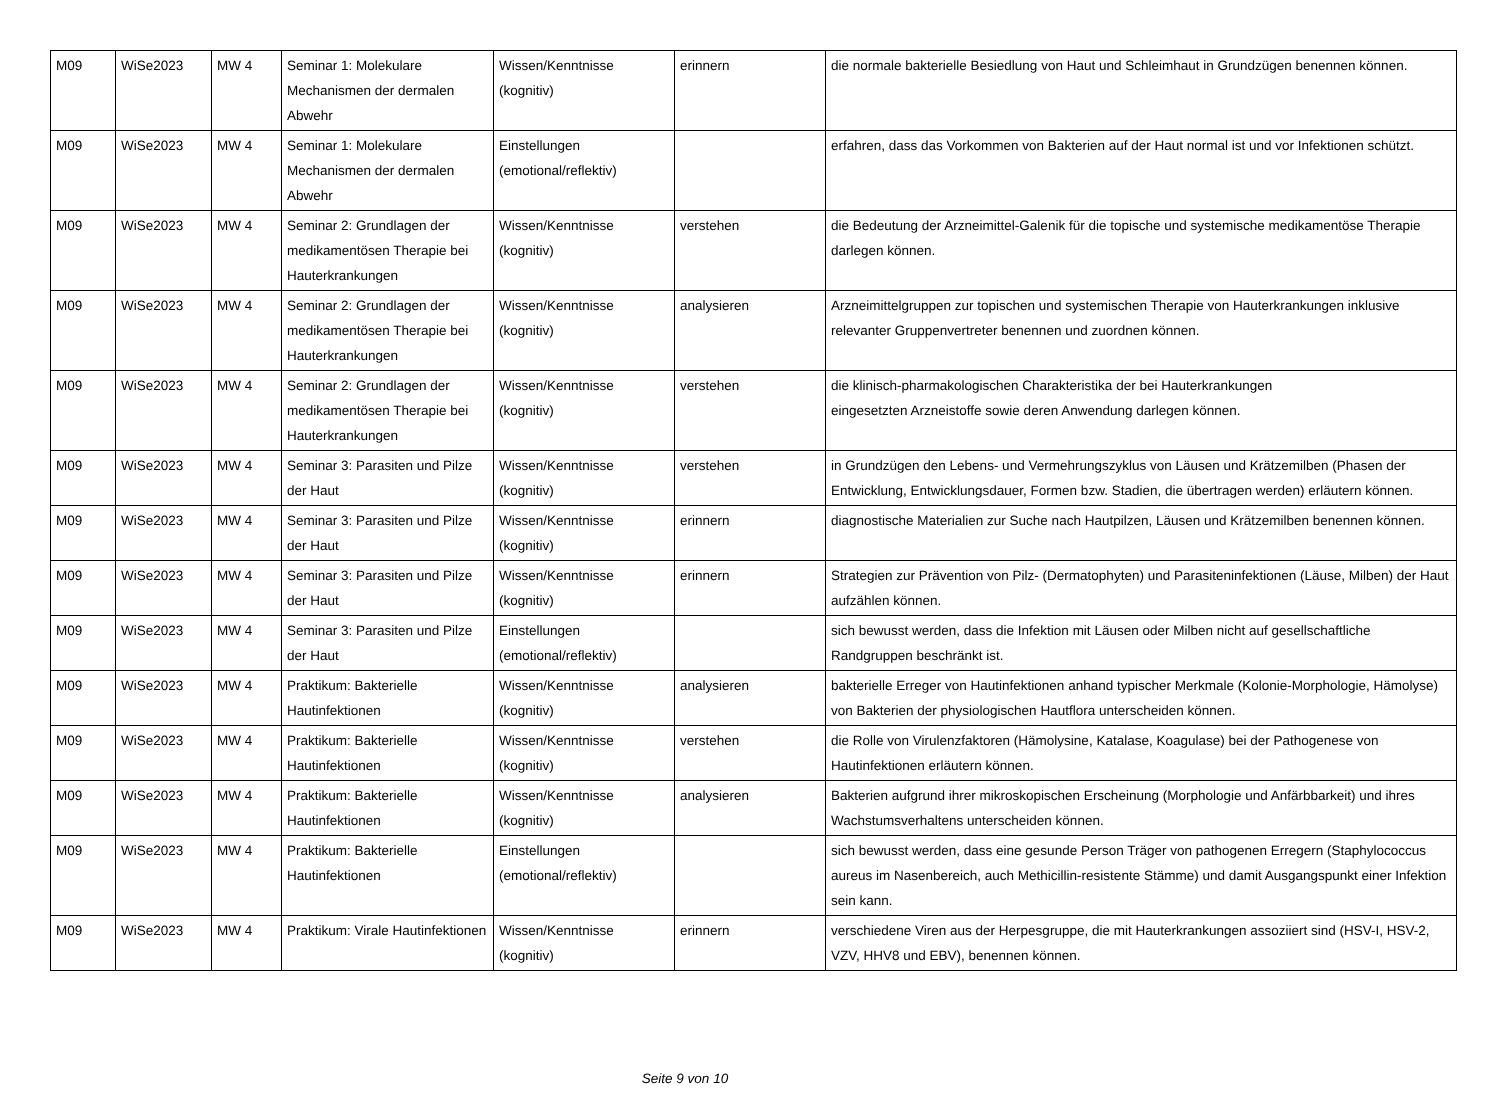| M09 | WiSe2023 | MW 4 | Seminar 1: Molekulare Mechanismen der dermalen Abwehr | Wissen/Kenntnisse (kognitiv) | erinnern | die normale bakterielle Besiedlung von Haut und Schleimhaut in Grundzügen benennen können. |
| M09 | WiSe2023 | MW 4 | Seminar 1: Molekulare Mechanismen der dermalen Abwehr | Einstellungen (emotional/reflektiv) | | erfahren, dass das Vorkommen von Bakterien auf der Haut normal ist und vor Infektionen schützt. |
| M09 | WiSe2023 | MW 4 | Seminar 2: Grundlagen der medikamentösen Therapie bei Hauterkrankungen | Wissen/Kenntnisse (kognitiv) | verstehen | die Bedeutung der Arzneimittel-Galenik für die topische und systemische medikamentöse Therapie darlegen können. |
| M09 | WiSe2023 | MW 4 | Seminar 2: Grundlagen der medikamentösen Therapie bei Hauterkrankungen | Wissen/Kenntnisse (kognitiv) | analysieren | Arzneimittelgruppen zur topischen und systemischen Therapie von Hauterkrankungen inklusive relevanter Gruppenvertreter benennen und zuordnen können. |
| M09 | WiSe2023 | MW 4 | Seminar 2: Grundlagen der medikamentösen Therapie bei Hauterkrankungen | Wissen/Kenntnisse (kognitiv) | verstehen | die klinisch-pharmakologischen Charakteristika der bei Hauterkrankungen eingesetzten Arzneistoffe sowie deren Anwendung darlegen können. |
| M09 | WiSe2023 | MW 4 | Seminar 3: Parasiten und Pilze der Haut | Wissen/Kenntnisse (kognitiv) | verstehen | in Grundzügen den Lebens- und Vermehrungszyklus von Läusen und Krätzemilben (Phasen der Entwicklung, Entwicklungsdauer, Formen bzw. Stadien, die übertragen werden) erläutern können. |
| M09 | WiSe2023 | MW 4 | Seminar 3: Parasiten und Pilze der Haut | Wissen/Kenntnisse (kognitiv) | erinnern | diagnostische Materialien zur Suche nach Hautpilzen, Läusen und Krätzemilben benennen können. |
| M09 | WiSe2023 | MW 4 | Seminar 3: Parasiten und Pilze der Haut | Wissen/Kenntnisse (kognitiv) | erinnern | Strategien zur Prävention von Pilz- (Dermatophyten) und Parasiteninfektionen (Läuse, Milben) der Haut aufzählen können. |
| M09 | WiSe2023 | MW 4 | Seminar 3: Parasiten und Pilze der Haut | Einstellungen (emotional/reflektiv) | | sich bewusst werden, dass die Infektion mit Läusen oder Milben nicht auf gesellschaftliche Randgruppen beschränkt ist. |
| M09 | WiSe2023 | MW 4 | Praktikum: Bakterielle Hautinfektionen | Wissen/Kenntnisse (kognitiv) | analysieren | bakterielle Erreger von Hautinfektionen anhand typischer Merkmale (Kolonie-Morphologie, Hämolyse) von Bakterien der physiologischen Hautflora unterscheiden können. |
| M09 | WiSe2023 | MW 4 | Praktikum: Bakterielle Hautinfektionen | Wissen/Kenntnisse (kognitiv) | verstehen | die Rolle von Virulenzfaktoren (Hämolysine, Katalase, Koagulase) bei der Pathogenese von Hautinfektionen erläutern können. |
| M09 | WiSe2023 | MW 4 | Praktikum: Bakterielle Hautinfektionen | Wissen/Kenntnisse (kognitiv) | analysieren | Bakterien aufgrund ihrer mikroskopischen Erscheinung (Morphologie und Anfärbbarkeit) und ihres Wachstumsverhaltens unterscheiden können. |
| M09 | WiSe2023 | MW 4 | Praktikum: Bakterielle Hautinfektionen | Einstellungen (emotional/reflektiv) | | sich bewusst werden, dass eine gesunde Person Träger von pathogenen Erregern (Staphylococcus aureus im Nasenbereich, auch Methicillin-resistente Stämme) und damit Ausgangspunkt einer Infektion sein kann. |
| M09 | WiSe2023 | MW 4 | Praktikum: Virale Hautinfektionen | Wissen/Kenntnisse (kognitiv) | erinnern | verschiedene Viren aus der Herpesgruppe, die mit Hauterkrankungen assoziiert sind (HSV-I, HSV-2, VZV, HHV8 und EBV), benennen können. |
Seite 9 von 10